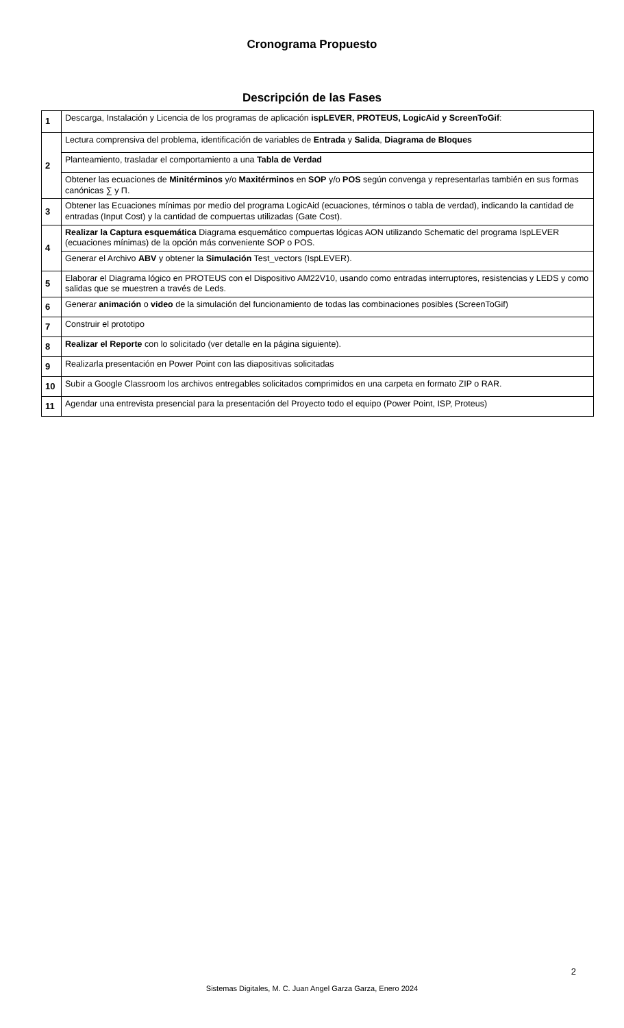Cronograma Propuesto
Descripción de las Fases
| 1 | Descarga, Instalación y Licencia de los programas de aplicación ispLEVER, PROTEUS, LogicAid y ScreenToGif : |
| 2 | Lectura comprensiva del problema, identificación de variables de Entrada y Salida , Diagrama de Bloques |
| | Planteamiento, trasladar el comportamiento a una Tabla de Verdad |
| | Obtener las ecuaciones de Minitérminos y/o Maxitérminos en SOP y/o POS según convenga y representarlas también en sus formas canónicas ∑ y Π. |
| 3 | Obtener las Ecuaciones mínimas por medio del programa LogicAid (ecuaciones, términos o tabla de verdad), indicando la cantidad de entradas (Input Cost) y la cantidad de compuertas utilizadas (Gate Cost). |
| 4 | Realizar la Captura esquemática Diagrama esquemático compuertas lógicas AON utilizando Schematic del programa IspLEVER (ecuaciones mínimas) de la opción más conveniente SOP o POS. |
| | Generar el Archivo ABV y obtener la Simulación Test_vectors (IspLEVER). |
| 5 | Elaborar el Diagrama lógico en PROTEUS con el Dispositivo AM22V10, usando como entradas interruptores, resistencias y LEDS y como salidas que se muestren a través de Leds. |
| 6 | Generar animación o video de la simulación del funcionamiento de todas las combinaciones posibles (ScreenToGif) |
| 7 | Construir el prototipo |
| 8 | Realizar el Reporte con lo solicitado (ver detalle en la página siguiente). |
| 9 | Realizarla presentación en Power Point con las diapositivas solicitadas |
| 10 | Subir a Google Classroom los archivos entregables solicitados comprimidos en una carpeta en formato ZIP o RAR. |
| 11 | Agendar una entrevista presencial para la presentación del Proyecto todo el equipo (Power Point, ISP, Proteus) |
2
Sistemas Digitales, M. C. Juan Angel Garza Garza, Enero 2024